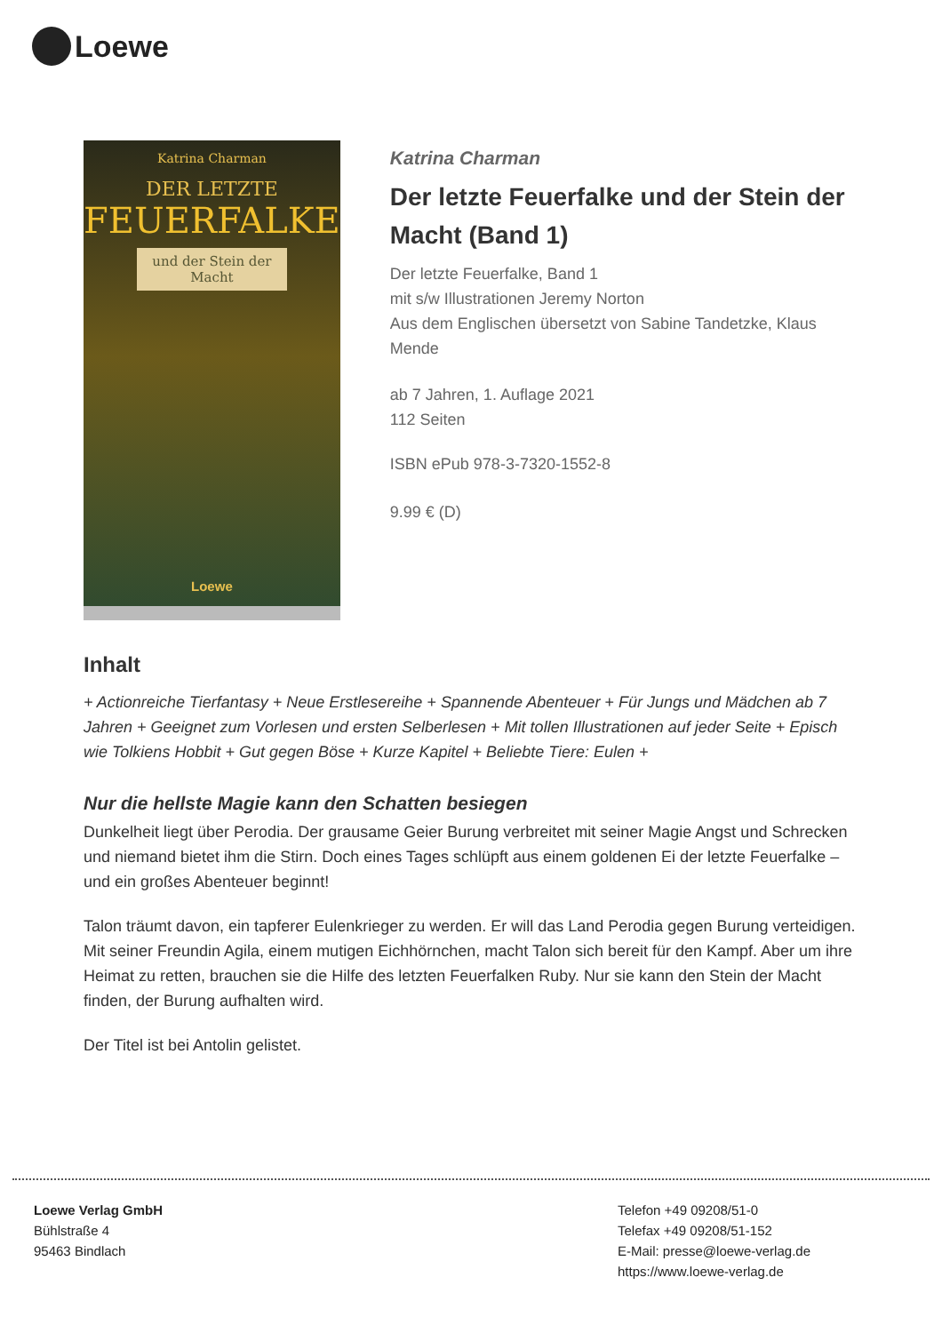Loewe
Katrina Charman
DER LETZTE
FEUERFALKE
und der Stein der Macht
Loewe
Katrina Charman
Der letzte Feuerfalke und der Stein der Macht (Band 1)
Der letzte Feuerfalke, Band 1
mit s/w Illustrationen Jeremy Norton
Aus dem Englischen übersetzt von Sabine Tandetzke, Klaus Mende
ab 7 Jahren, 1. Auflage 2021
112 Seiten
ISBN ePub 978-3-7320-1552-8
9.99 € (D)
Inhalt
+ Actionreiche Tierfantasy + Neue Erstlesereihe + Spannende Abenteuer + Für Jungs und Mädchen ab 7 Jahren + Geeignet zum Vorlesen und ersten Selberlesen + Mit tollen Illustrationen auf jeder Seite + Episch wie Tolkiens Hobbit + Gut gegen Böse + Kurze Kapitel + Beliebte Tiere: Eulen +
Nur die hellste Magie kann den Schatten besiegen
Dunkelheit liegt über Perodia. Der grausame Geier Burung verbreitet mit seiner Magie Angst und Schrecken und niemand bietet ihm die Stirn. Doch eines Tages schlüpft aus einem goldenen Ei der letzte Feuerfalke – und ein großes Abenteuer beginnt!
Talon träumt davon, ein tapferer Eulenkrieger zu werden. Er will das Land Perodia gegen Burung verteidigen. Mit seiner Freundin Agila, einem mutigen Eichhörnchen, macht Talon sich bereit für den Kampf. Aber um ihre Heimat zu retten, brauchen sie die Hilfe des letzten Feuerfalken Ruby. Nur sie kann den Stein der Macht finden, der Burung aufhalten wird.
Der Titel ist bei Antolin gelistet.
Loewe Verlag GmbH
Bühlstraße 4
95463 Bindlach
Telefon +49 09208/51-0
Telefax +49 09208/51-152
E-Mail: presse@loewe-verlag.de
https://www.loewe-verlag.de